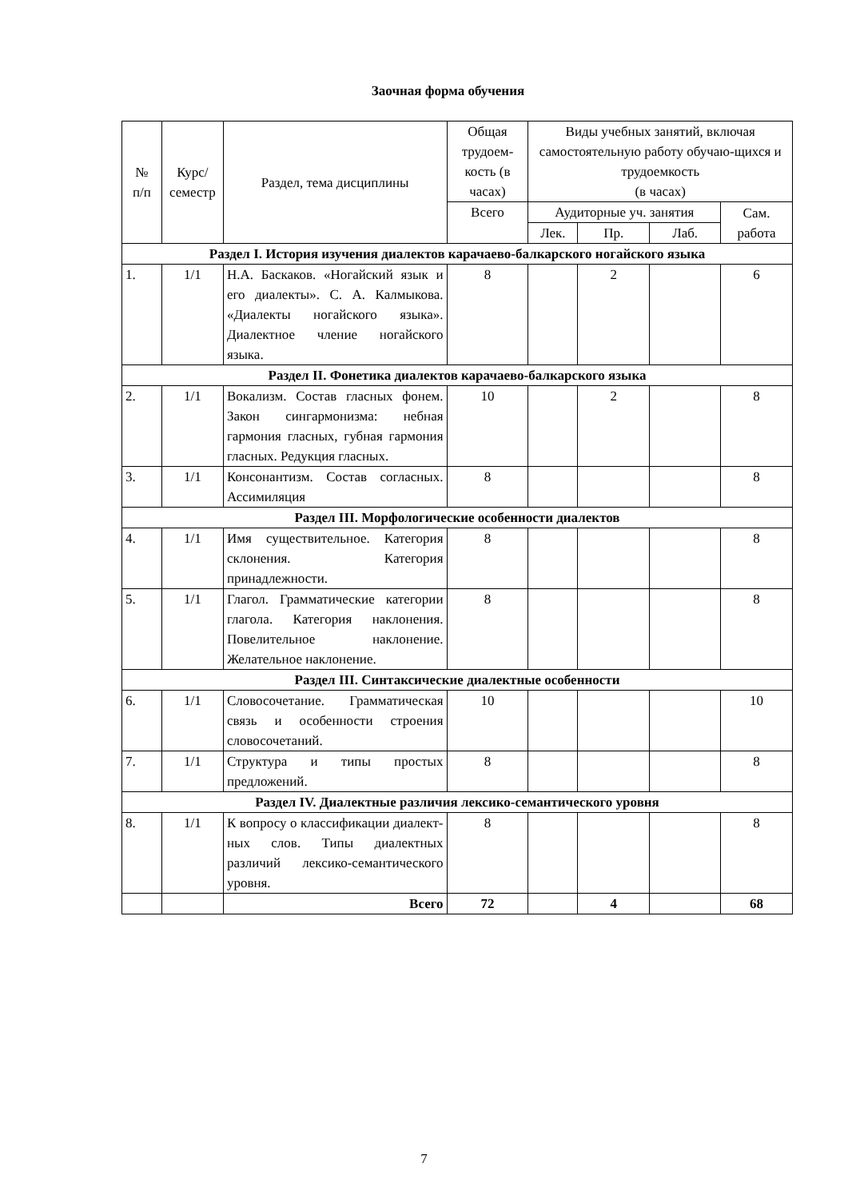Заочная форма обучения
| № п/п | Курс/ семестр | Раздел, тема дисциплины | Общая трудоем-кость (в часах) | Виды учебных занятий, включая самостоятельную работу обучаю-щихся и трудоемкость (в часах) | | | |
| --- | --- | --- | --- | --- | --- | --- | --- |
| | | | Всего | Аудиторные уч. занятия | | | Сам. работа |
| | | | | Лек. | Пр. | Лаб. | |
| Раздел I. История изучения диалектов карачаево-балкарского ногайского языка | | | | | | | |
| 1. | 1/1 | Н.А. Баскаков. «Ногайский язык и его диалекты». С. А. Калмыкова. «Диалекты ногайского языка». Диалектное члeние ногайского языка. | 8 | | 2 | | 6 |
| Раздел II. Фонетика диалектов карачаево-балкарского языка | | | | | | | |
| 2. | 1/1 | Вокализм. Состав гласных фонем. Закон сингармонизма: небная гармония гласных, губная гармония гласных. Редукция гласных. | 10 | | 2 | | 8 |
| 3. | 1/1 | Консонантизм. Состав согласных. Ассимиляция | 8 | | | | 8 |
| Раздел III. Морфологические особенности диалектов | | | | | | | |
| 4. | 1/1 | Имя существительное. Категория склонения. Категория принадлежности. | 8 | | | | 8 |
| 5. | 1/1 | Глагол. Грамматические категории глагола. Категория наклонения. Повелительное наклонение. Желательное наклонение. | 8 | | | | 8 |
| Раздел III. Синтаксические диалектные особенности | | | | | | | |
| 6. | 1/1 | Словосочетание. Грамматическая связь и особенности строения словосочетаний. | 10 | | | | 10 |
| 7. | 1/1 | Структура и типы простых предложений. | 8 | | | | 8 |
| Раздел IV. Диалектные различия лексико-семантического уровня | | | | | | | |
| 8. | 1/1 | К вопросу о классификации диалект-ных слов. Типы диалектных различий лексико-семантического уровня. | 8 | | | | 8 |
| | | Всего | 72 | | 4 | | 68 |
7